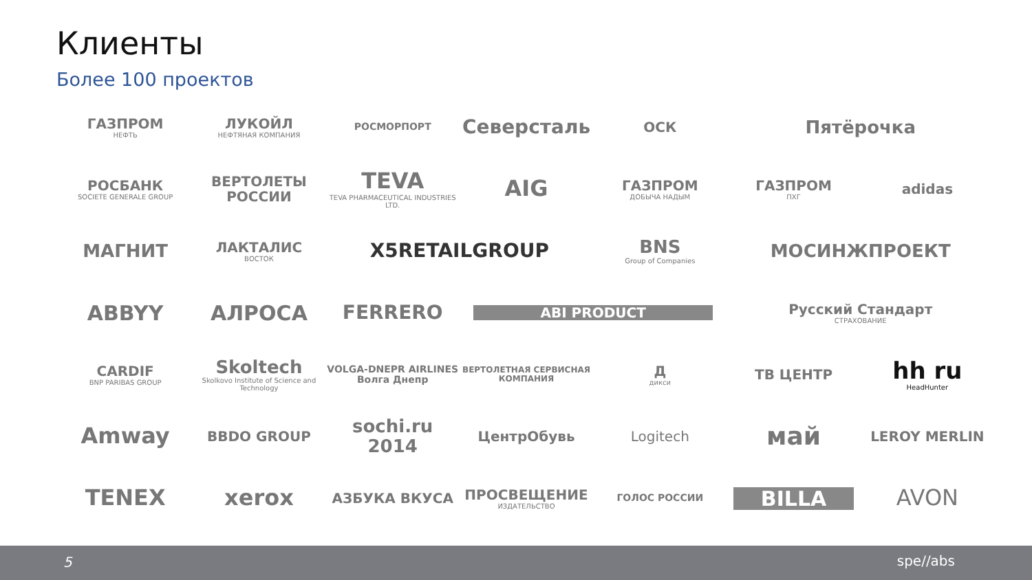Клиенты
Более 100 проектов
ГАЗПРОМ
НЕФТЬ
ЛУКОЙЛ
НЕФТЯНАЯ КОМПАНИЯ
РОСМОРПОРТ
Северсталь
ОСК
Пятёрочка
РОСБАНК
SOCIETE GENERALE GROUP
ВЕРТОЛЕТЫ РОССИИ
TEVA
TEVA PHARMACEUTICAL INDUSTRIES LTD.
AIG
ГАЗПРОМ
ДОБЫЧА НАДЫМ
ГАЗПРОМ
ПХГ
adidas
МАГНИТ
ЛАКТАЛИС
ВОСТОК
X5RETAILGROUP
BNS
Group of Companies
МОСИНЖПРОЕКТ
ABBYY
АЛРОСА
FERRERO
ABI PRODUCT
Русский Стандарт
СТРАХОВАНИЕ
CARDIF
BNP PARIBAS GROUP
Skoltech
Skolkovo Institute of Science and Technology
VOLGA-DNEPR AIRLINES
Волга Днепр
ВЕРТОЛЕТНАЯ СЕРВИСНАЯ КОМПАНИЯ
Д
дикси
ТВ ЦЕНТР
hh ru
HeadHunter
Amway
BBDO GROUP
sochi.ru 2014
ЦентрОбувь
Logitech
май
LEROY MERLIN
TENEX
xerox
АЗБУКА ВКУСА
ПРОСВЕЩЕНИЕ
ИЗДАТЕЛЬСТВО
ГОЛОС РОССИИ
BILLA
AVON
5 spe//abs